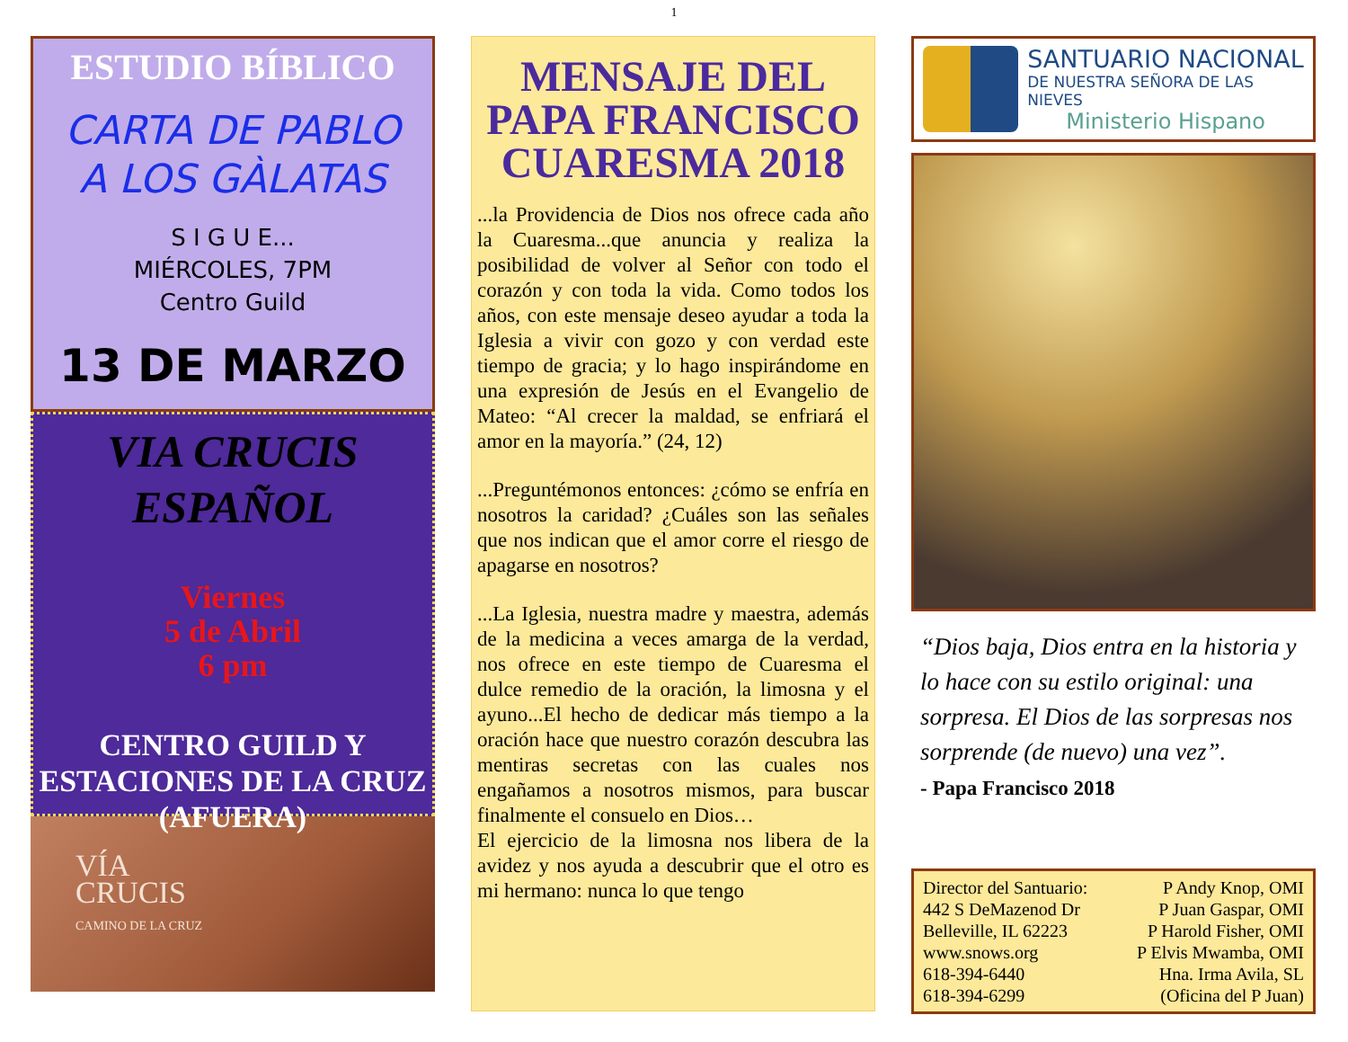1
ESTUDIO BÍBLICO
CARTA DE PABLO
A LOS GÀLATAS
S I G U E...
MIÉRCOLES, 7PM
Centro Guild
13 DE MARZO
VIA CRUCIS
ESPAÑOL
Viernes
5 de Abril
6 pm
CENTRO GUILD Y
ESTACIONES DE LA CRUZ
(AFUERA)
VÍA
CRUCIS
CAMINO DE LA CRUZ
MENSAJE DEL PAPA FRANCISCO CUARESMA 2018
...la Providencia de Dios nos ofrece cada año la Cuaresma...que anuncia y realiza la posibilidad de volver al Señor con todo el corazón y con toda la vida. Como todos los años, con este mensaje deseo ayudar a toda la Iglesia a vivir con gozo y con verdad este tiempo de gracia; y lo hago inspirándome en una expresión de Jesús en el Evangelio de Mateo: “Al crecer la maldad, se enfriará el amor en la mayoría.” (24, 12)
...Preguntémonos entonces: ¿cómo se enfría en nosotros la caridad? ¿Cuáles son las señales que nos indican que el amor corre el riesgo de apagarse en nosotros?
...La Iglesia, nuestra madre y maestra, además de la medicina a veces amarga de la verdad, nos ofrece en este tiempo de Cuaresma el dulce remedio de la oración, la limosna y el ayuno...El hecho de dedicar más tiempo a la oración hace que nuestro corazón descubra las mentiras secretas con las cuales nos engañamos a nosotros mismos, para buscar finalmente el consuelo en Dios…
El ejercicio de la limosna nos libera de la avidez y nos ayuda a descubrir que el otro es mi hermano: nunca lo que tengo
SANTUARIO NACIONAL
DE NUESTRA SEÑORA DE LAS NIEVES
Ministerio Hispano
“Dios baja, Dios entra en la historia y lo hace con su estilo original: una sorpresa. El Dios de las sorpresas nos sorprende (de nuevo) una vez”.
- Papa Francisco 2018
Director del Santuario:
442 S DeMazenod Dr
Belleville, IL 62223
www.snows.org
618-394-6440
618-394-6299
P Andy Knop, OMI
P Juan Gaspar, OMI
P Harold Fisher, OMI
P Elvis Mwamba, OMI
Hna. Irma Avila, SL
(Oficina del P Juan)